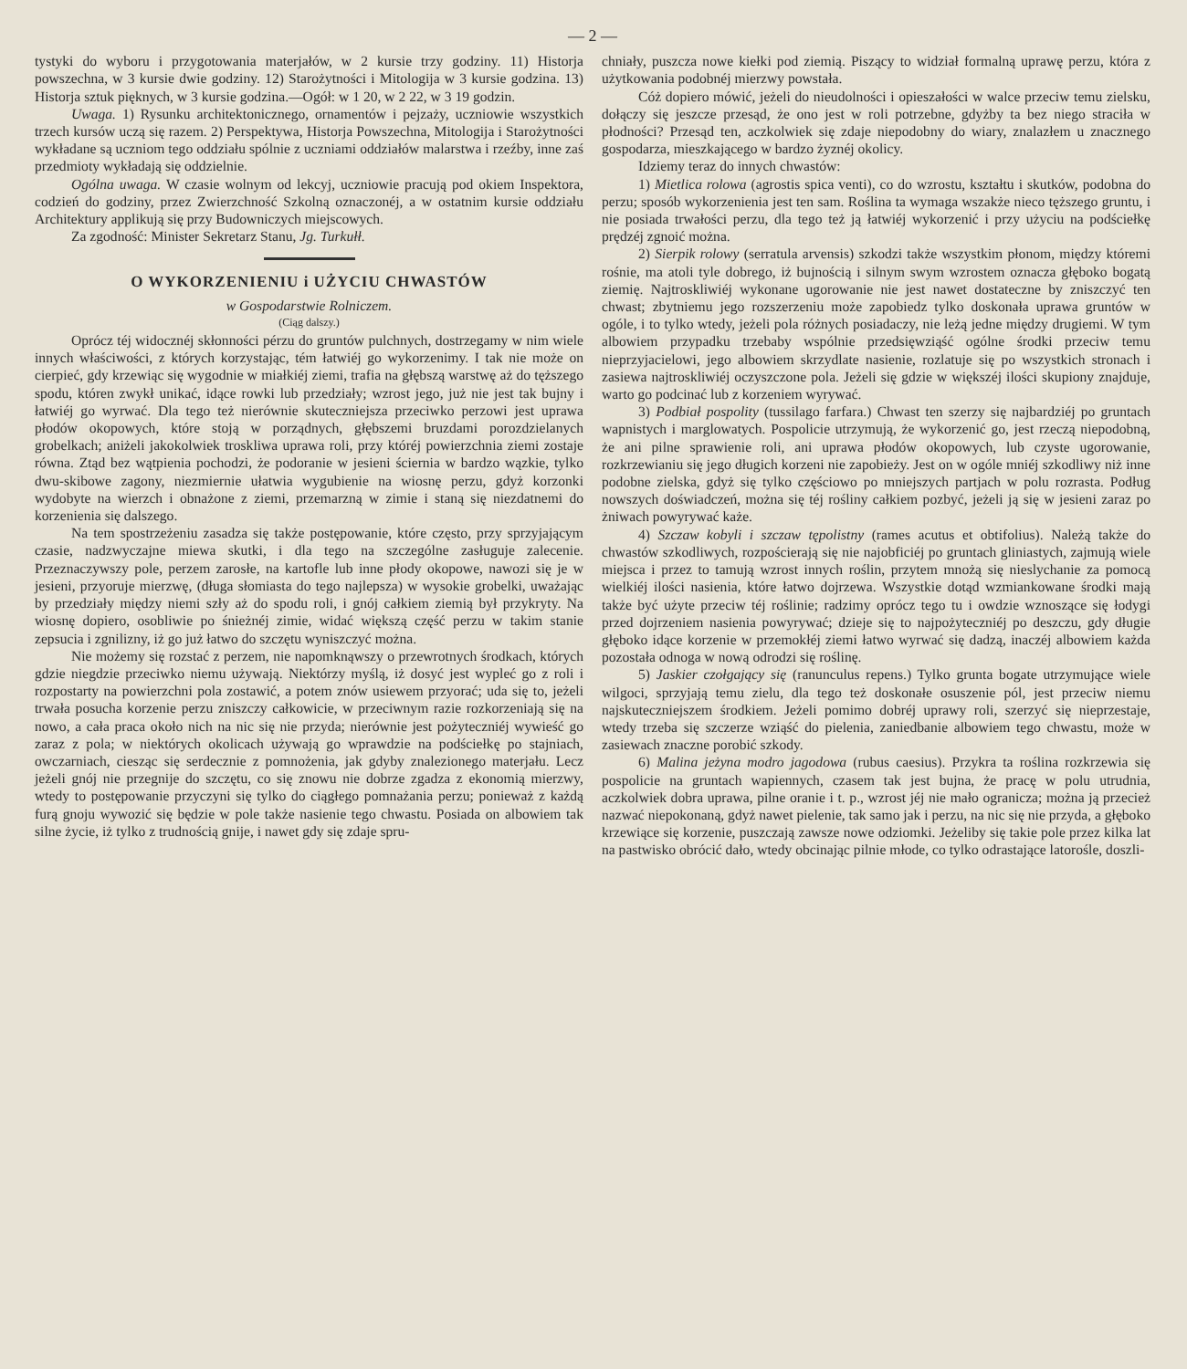— 2 —
tystyki do wyboru i przygotowania materjałów, w 2 kursie trzy godziny. 11) Historja powszechna, w 3 kursie dwie godziny. 12) Starożytności i Mitologija w 3 kursie godzina. 13) Historja sztuk pięknych, w 3 kursie godzina.—Ogół: w 1 20, w 2 22, w 3 19 godzin.
Uwaga. 1) Rysunku architektonicznego, ornamentów i pejzaży, uczniowie wszystkich trzech kursów uczą się razem. 2) Perspektywa, Historja Powszechna, Mitologija i Starożytności wykładane są uczniom tego oddziału spólnie z uczniami oddziałów malarstwa i rzeźby, inne zaś przedmioty wykładają się oddzielnie.
Ogólna uwaga. W czasie wolnym od lekcyj, uczniowie pracują pod okiem Inspektora, codzień do godziny, przez Zwierzchność Szkolną oznaczonéj, a w ostatnim kursie oddziału Architektury applikują się przy Budowniczych miejscowych.
Za zgodność: Minister Sekretarz Stanu, Jg. Turkułł.
O WYKORZENIENIU i UŻYCIU CHWASTÓW
w Gospodarstwie Rolniczem.
(Ciąg dalszy.)
Oprócz téj widocznéj skłonności pérzu do gruntów pulchnych, dostrzegamy w nim wiele innych właściwości, z których korzystając, tém łatwiéj go wykorzenimy. I tak nie może on cierpieć, gdy krzewiąc się wygodnie w miałkiéj ziemi, trafia na głębszą warstwę aż do tęższego spodu, któren zwykł unikać, idące rowki lub przedziały; wzrost jego, już nie jest tak bujny i łatwiéj go wyrwać. Dla tego też nierównie skuteczniejsza przeciwko perzowi jest uprawa płodów okopowych, które stoją w porządnych, głębszemi bruzdami porozdzielanych grobelkach; aniżeli jakokolwiek troskliwa uprawa roli, przy któréj powierzchnia ziemi zostaje równa. Ztąd bez wątpienia pochodzi, że podoranie w jesieni ściernia w bardzo wązkie, tylko dwu-skibowe zagony, niezmiernie ułatwia wygubienie na wiosnę perzu, gdyż korzonki wydobyte na wierzch i obnażone z ziemi, przemarzną w zimie i staną się niezdatnemi do korzenienia się dalszego.
Na tem spostrzeżeniu zasadza się także postępowanie, które często, przy sprzyjającym czasie, nadzwyczajne miewa skutki, i dla tego na szczególne zasługuje zalecenie. Przeznaczywszy pole, perzem zarosłe, na kartofle lub inne płody okopowe, nawozi się je w jesieni, przyoruje mierzwę, (długa słomiasta do tego najlepsza) w wysokie grobelki, uważając by przedziały między niemi szły aż do spodu roli, i gnój całkiem ziemią był przykryty. Na wiosnę dopiero, osobliwie po śnieżnéj zimie, widać większą część perzu w takim stanie zepsucia i zgnilizny, iż go już łatwo do szczętu wyniszczyć można.
Nie możemy się rozstać z perzem, nie napomknąwszy o przewrotnych środkach, których gdzie niegdzie przeciwko niemu używają. Niektórzy myślą, iż dosyć jest wypleć go z roli i rozpostarty na powierzchni pola zostawić, a potem znów usiewem przyorać; uda się to, jeżeli trwała posucha korzenie perzu zniszczy całkowicie, w przeciwnym razie rozkorzeniają się na nowo, a cała praca około nich na nic się nie przyda; nierównie jest pożyteczniéj wywieść go zaraz z pola; w niektórych okolicach używają go wprawdzie na podściełkę po stajniach, owczarniach, ciesząc się serdecznie z pomnożenia, jak gdyby znalezionego materjału. Lecz jeżeli gnój nie przegnije do szczętu, co się znowu nie dobrze zgadza z ekonomią mierzwy, wtedy to postępowanie przyczyni się tylko do ciągłego pomnażania perzu; ponieważ z każdą furą gnoju wywozić się będzie w pole także nasienie tego chwastu. Posiada on albowiem tak silne życie, iż tylko z trudnością gnije, i nawet gdy się zdaje spru-
chniały, puszcza nowe kiełki pod ziemią. Piszący to widział formalną uprawę perzu, która z użytkowania podobnéj mierzwy powstała.
Cóż dopiero mówić, jeżeli do nieudolności i opieszałości w walce przeciw temu zielsku, dołączy się jeszcze przesąd, że ono jest w roli potrzebne, gdyżby ta bez niego straciła w płodności? Przesąd ten, aczkolwiek się zdaje niepodobny do wiary, znalazłem u znacznego gospodarza, mieszkającego w bardzo żyznéj okolicy.
Idziemy teraz do innych chwastów:
1) Mietlica rolowa (agrostis spica venti), co do wzrostu, kształtu i skutków, podobna do perzu; sposób wykorzenienia jest ten sam. Roślina ta wymaga wszakże nieco tęższego gruntu, i nie posiada trwałości perzu, dla tego też ją łatwiéj wykorzenić i przy użyciu na podściełkę prędzéj zgnoić można.
2) Sierpik rolowy (serratula arvensis) szkodzi także wszystkim płonom, między któremi rośnie, ma atoli tyle dobrego, iż bujnością i silnym swym wzrostem oznacza głęboko bogatą ziemię. Najtroskliwiéj wykonane ugorowanie nie jest nawet dostateczne by zniszczyć ten chwast; zbytniemu jego rozszerzeniu może zapobiedz tylko doskonała uprawa gruntów w ogóle, i to tylko wtedy, jeżeli pola różnych posiadaczy, nie leżą jedne między drugiemi. W tym albowiem przypadku trzebaby wspólnie przedsięwziąść ogólne środki przeciw temu nieprzyjacielowi, jego albowiem skrzydlate nasienie, rozlatuje się po wszystkich stronach i zasiewa najtroskliwiéj oczyszczone pola. Jeżeli się gdzie w większéj ilości skupiony znajduje, warto go podcinać lub z korzeniem wyrywać.
3) Podbiał pospolity (tussilago farfara.) Chwast ten szerzy się najbardziéj po gruntach wapnistych i marglowatych. Pospolicie utrzymują, że wykorzenić go, jest rzeczą niepodobną, że ani pilne sprawienie roli, ani uprawa płodów okopowych, lub czyste ugorowanie, rozkrzewianiu się jego długich korzeni nie zapobieży. Jest on w ogóle mniéj szkodliwy niż inne podobne zielska, gdyż się tylko częściowo po mniejszych partjach w polu rozrasta. Podług nowszych doświadczeń, można się téj rośliny całkiem pozbyć, jeżeli ją się w jesieni zaraz po żniwach powyrywać każe.
4) Szczaw kobyli i szczaw tępolistny (rames acutus et obtifolius). Należą także do chwastów szkodliwych, rozpościerają się nie najobficiéj po gruntach gliniastych, zajmują wiele miejsca i przez to tamują wzrost innych roślin, przytem mnożą się nieslychanie za pomocą wielkiéj ilości nasienia, które łatwo dojrzewa. Wszystkie dotąd wzmiankowane środki mają także być użyte przeciw téj roślinie; radzimy oprócz tego tu i owdzie wznoszące się łodygi przed dojrzeniem nasienia powyrywać; dzieje się to najpożyteczniéj po deszczu, gdy długie głęboko idące korzenie w przemokłéj ziemi łatwo wyrwać się dadzą, inaczéj albowiem każda pozostała odnoga w nową odrodzi się roślinę.
5) Jaskier czołgający się (ranunculus repens.) Tylko grunta bogate utrzymujące wiele wilgoci, sprzyjają temu zielu, dla tego też doskonałe osuszenie pól, jest przeciw niemu najskuteczniejszem środkiem. Jeżeli pomimo dobréj uprawy roli, szerzyć się nieprzestaje, wtedy trzeba się szczerze wziąść do pielenia, zaniedbanie albowiem tego chwastu, może w zasiewach znaczne porobić szkody.
6) Malina jeżyna modro jagodowa (rubus caesius). Przykra ta roślina rozkrzewia się pospolicie na gruntach wapiennych, czasem tak jest bujna, że pracę w polu utrudnia, aczkolwiek dobra uprawa, pilne oranie i t. p., wzrost jéj nie mało ogranicza; można ją przecież nazwać niepokonaną, gdyż nawet pielenie, tak samo jak i perzu, na nic się nie przyda, a głęboko krzewiące się korzenie, puszczają zawsze nowe odziomki. Jeżeliby się takie pole przez kilka lat na pastwisko obrócić dało, wtedy obcinając pilnie młode, co tylko odrastające latorośle, doszli-